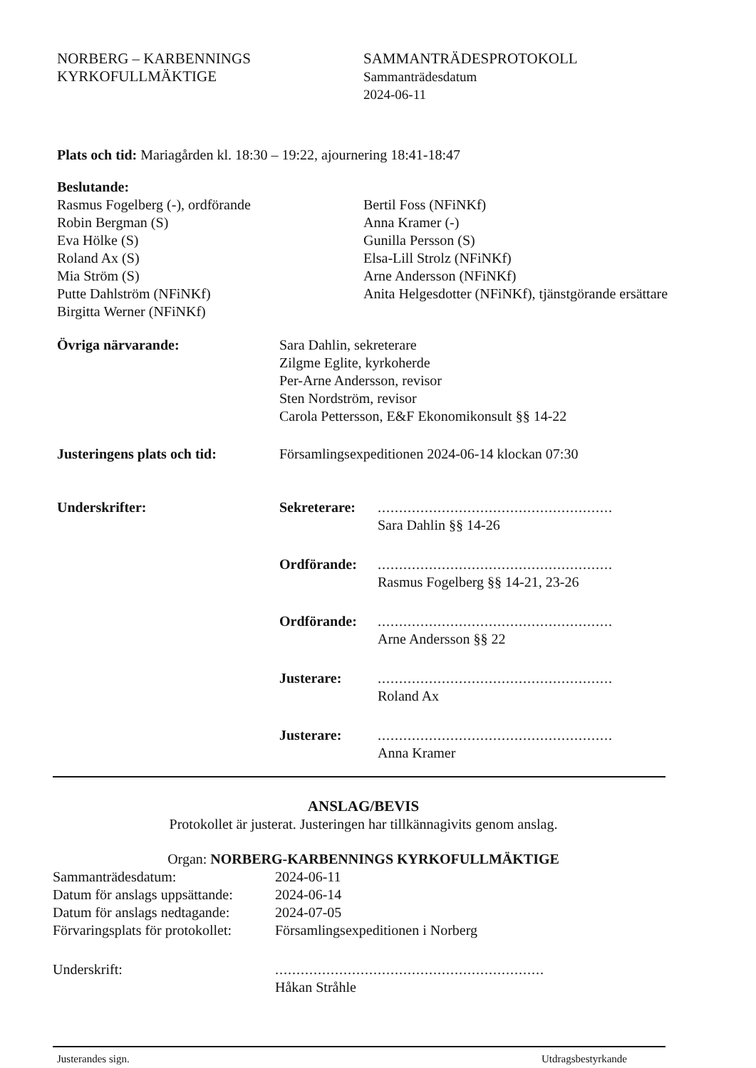NORBERG – KARBENNINGS
KYRKOFULLMÄKTIGE
SAMMANTRÄDESPROTOKOLL
Sammanträdesdatum
2024-06-11
Plats och tid: Mariagården kl. 18:30 – 19:22, ajournering 18:41-18:47
Beslutande:
Rasmus Fogelberg (-), ordförande
Robin Bergman (S)
Eva Hölke (S)
Roland Ax (S)
Mia Ström (S)
Putte Dahlström (NFiNKf)
Birgitta Werner (NFiNKf)
Bertil Foss (NFiNKf)
Anna Kramer (-)
Gunilla Persson (S)
Elsa-Lill Strolz (NFiNKf)
Arne Andersson (NFiNKf)
Anita Helgesdotter (NFiNKf), tjänstgörande ersättare
Övriga närvarande: Sara Dahlin, sekreterare
Zilgme Eglite, kyrkoherde
Per-Arne Andersson, revisor
Sten Nordström, revisor
Carola Pettersson, E&F Ekonomikonsult §§ 14-22
Justeringens plats och tid:
Församlingsexpeditionen 2024-06-14 klockan 07:30
Underskrifter: Sekreterare:
.......................................................
Sara Dahlin §§ 14-26
Ordförande: .......................................................
Rasmus Fogelberg §§ 14-21, 23-26
Ordförande: .......................................................
Arne Andersson §§ 22
Justerare: .......................................................
Roland Ax
Justerare: .......................................................
Anna Kramer
ANSLAG/BEVIS
Protokollet är justerat. Justeringen har tillkännagivits genom anslag.
Organ: NORBERG-KARBENNINGS KYRKOFULLMÄKTIGE
| Sammanträdesdatum: | 2024-06-11 |
| Datum för anslags uppsättande: | 2024-06-14 |
| Datum för anslags nedtagande: | 2024-07-05 |
| Förvaringsplats för protokollet: | Församlingsexpeditionen i Norberg |
| Underskrift: | ............................................................... Håkan Stråhle |
Justerandes sign. Utdragsbestyrkande